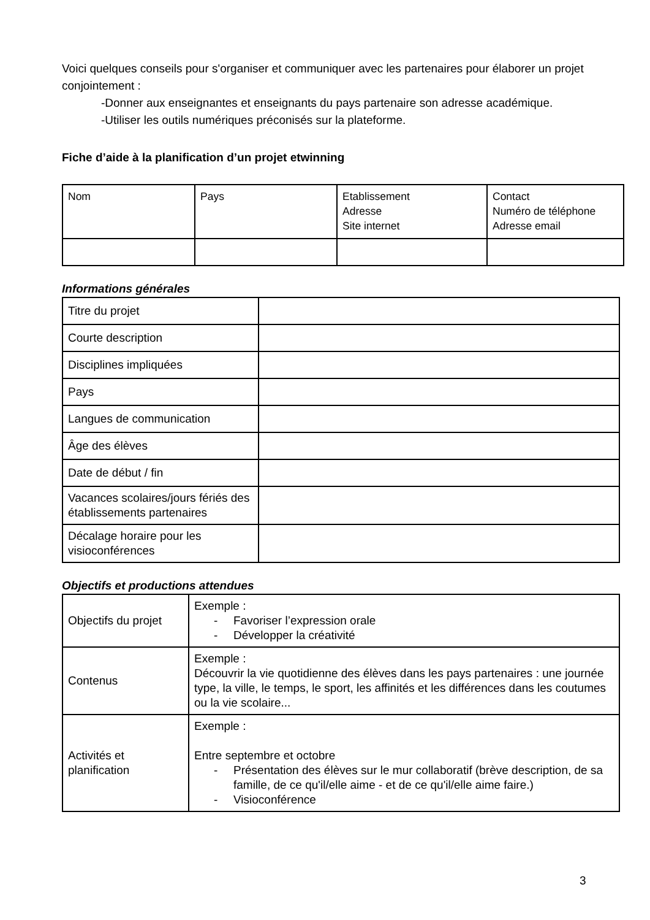Voici quelques conseils pour s'organiser et communiquer avec les partenaires pour élaborer un projet conjointement :
-Donner aux enseignantes et enseignants du pays partenaire son adresse académique.
-Utiliser les outils numériques préconisés sur la plateforme.
Fiche d’aide à la planification d’un projet etwinning
| Nom | Pays | Etablissement Adresse Site internet | Contact Numéro de téléphone Adresse email |
Informations générales
| Titre du projet | |
| Courte description | |
| Disciplines impliquées | |
| Pays | |
| Langues de communication | |
| Âge des élèves | |
| Date de début / fin | |
| Vacances scolaires/jours fériés des établissements partenaires | |
| Décalage horaire pour les visioconférences | |
Objectifs et productions attendues
| Objectifs du projet | Exemple : - Favoriser l’expression orale - Développer la créativité |
| Contenus | Exemple : Découvrir la vie quotidienne des élèves dans les pays partenaires : une journée type, la ville, le temps, le sport, les affinités et les différences dans les coutumes ou la vie scolaire... |
| Activités et planification | Exemple : Entre septembre et octobre - Présentation des élèves sur le mur collaboratif (brève description, de sa famille, de ce qu'il/elle aime - et de ce qu'il/elle aime faire.) - Visioconférence |
3